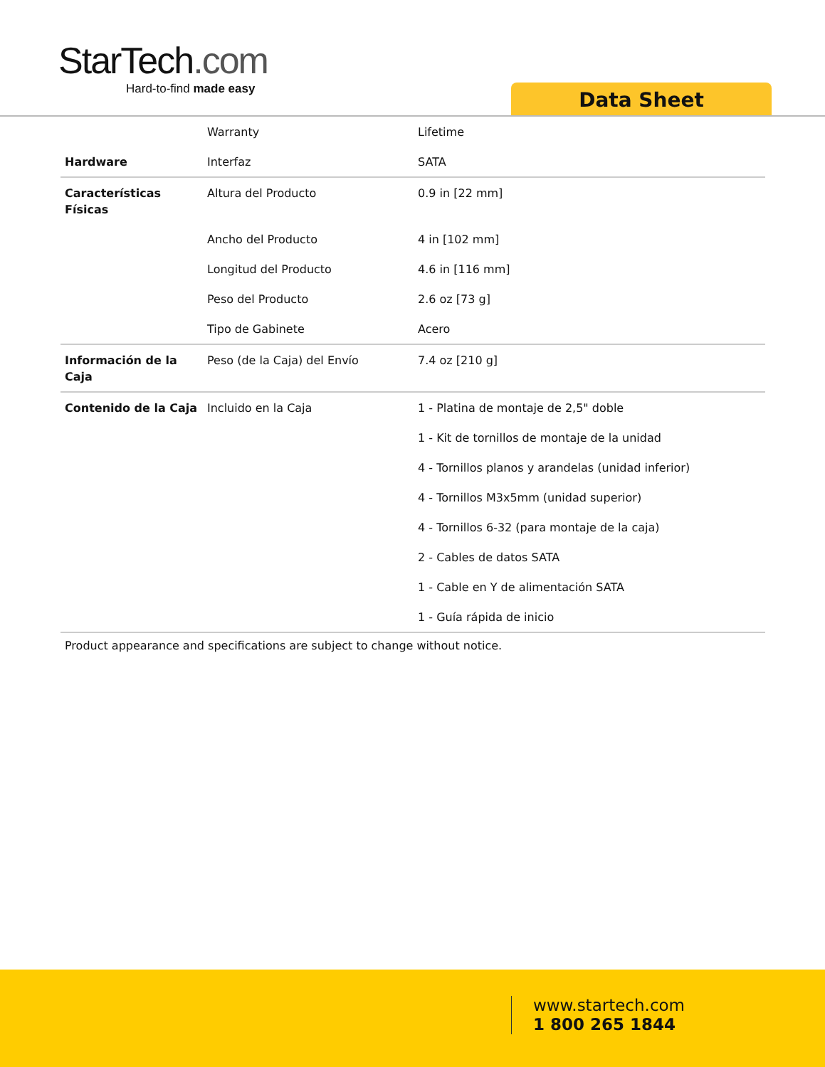StarTech.com
Hard-to-find made easy
Data Sheet
| | Warranty | Lifetime |
| Hardware | Interfaz | SATA |
| Características Físicas | Altura del Producto | 0.9 in [22 mm] |
| | Ancho del Producto | 4 in [102 mm] |
| | Longitud del Producto | 4.6 in [116 mm] |
| | Peso del Producto | 2.6 oz [73 g] |
| | Tipo de Gabinete | Acero |
| Información de la Caja | Peso (de la Caja) del Envío | 7.4 oz [210 g] |
| Contenido de la Caja | Incluido en la Caja | 1 - Platina de montaje de 2,5" doble |
| | | 1 - Kit de tornillos de montaje de la unidad |
| | | 4 - Tornillos planos y arandelas (unidad inferior) |
| | | 4 - Tornillos M3x5mm (unidad superior) |
| | | 4 - Tornillos 6-32 (para montaje de la caja) |
| | | 2 - Cables de datos SATA |
| | | 1 - Cable en Y de alimentación SATA |
| | | 1 - Guía rápida de inicio |
Product appearance and specifications are subject to change without notice.
www.startech.com
1 800 265 1844